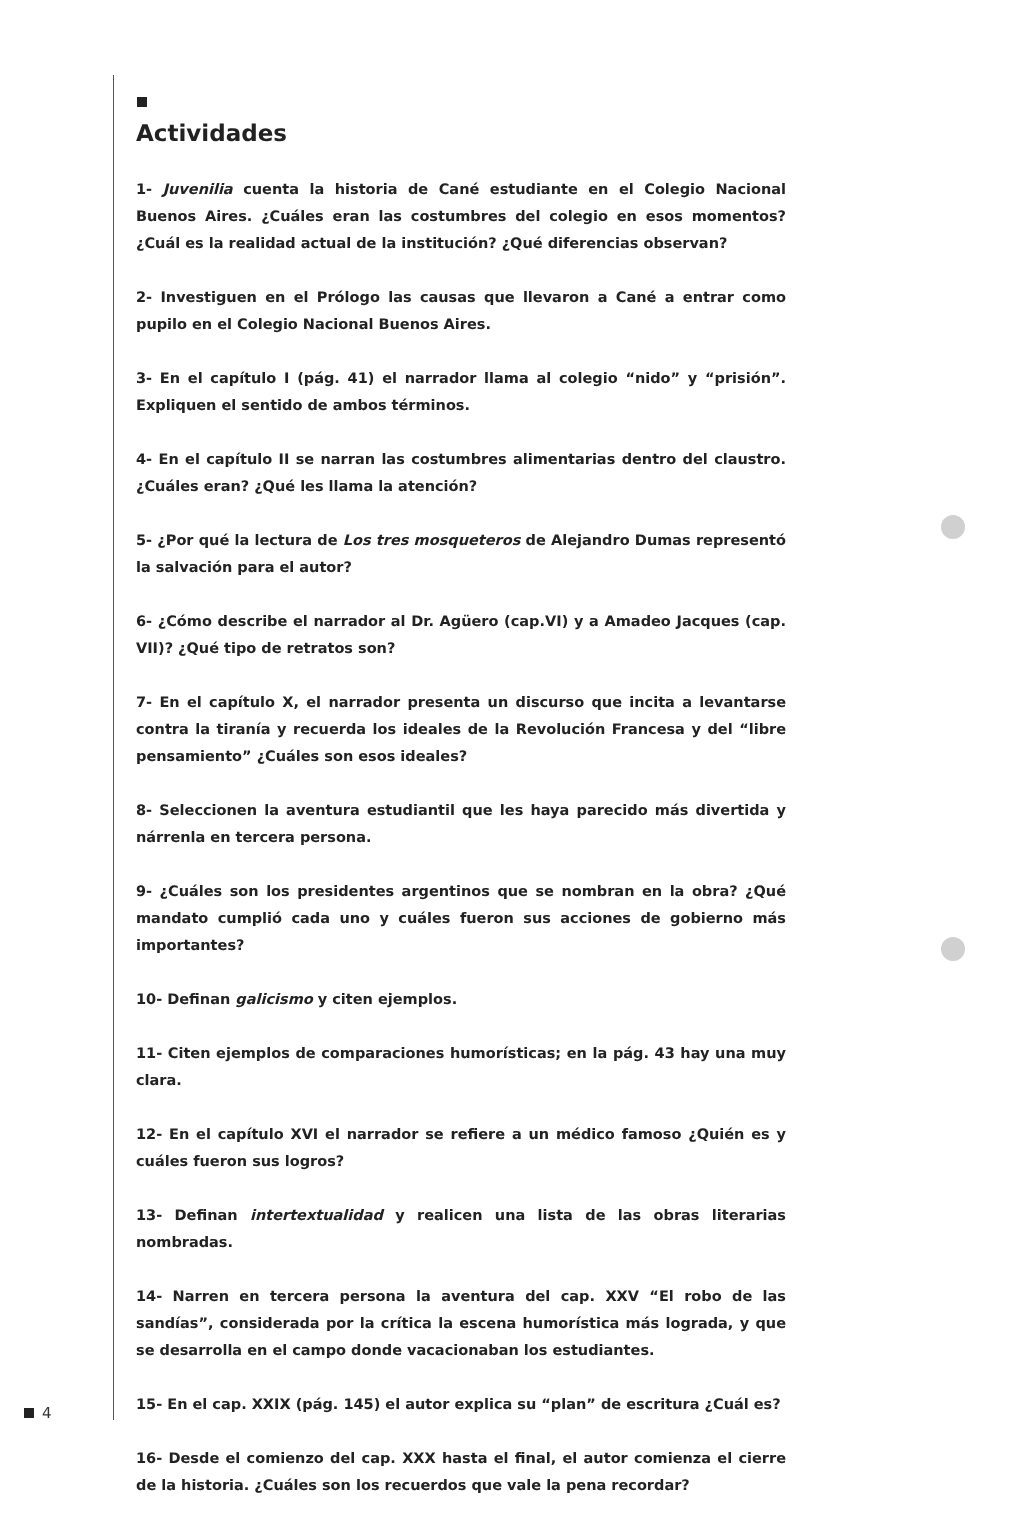Actividades
1- Juvenilia cuenta la historia de Cané estudiante en el Colegio Nacional Buenos Aires. ¿Cuáles eran las costumbres del colegio en esos momentos? ¿Cuál es la realidad actual de la institución? ¿Qué diferencias observan?
2- Investiguen en el Prólogo las causas que llevaron a Cané a entrar como pupilo en el Colegio Nacional Buenos Aires.
3- En el capítulo I (pág. 41) el narrador llama al colegio “nido” y “prisión”. Expliquen el sentido de ambos términos.
4- En el capítulo II se narran las costumbres alimentarias dentro del claustro. ¿Cuáles eran? ¿Qué les llama la atención?
5- ¿Por qué la lectura de Los tres mosqueteros de Alejandro Dumas representó la salvación para el autor?
6- ¿Cómo describe el narrador al Dr. Agüero (cap.VI) y a Amadeo Jacques (cap. VII)? ¿Qué tipo de retratos son?
7- En el capítulo X, el narrador presenta un discurso que incita a levantarse contra la tiranía y recuerda los ideales de la Revolución Francesa y del “libre pensamiento” ¿Cuáles son esos ideales?
8- Seleccionen la aventura estudiantil que les haya parecido más divertida y nárrenla en tercera persona.
9- ¿Cuáles son los presidentes argentinos que se nombran en la obra? ¿Qué mandato cumplió cada uno y cuáles fueron sus acciones de gobierno más importantes?
10- Definan galicismo y citen ejemplos.
11- Citen ejemplos de comparaciones humorísticas; en la pág. 43 hay una muy clara.
12- En el capítulo XVI el narrador se refiere a un médico famoso ¿Quién es y cuáles fueron sus logros?
13- Definan intertextualidad y realicen una lista de las obras literarias nombradas.
14- Narren en tercera persona la aventura del cap. XXV “El robo de las sandías”, considerada por la crítica la escena humorística más lograda, y que se desarrolla en el campo donde vacacionaban los estudiantes.
15- En el cap. XXIX (pág. 145) el autor explica su “plan” de escritura ¿Cuál es?
16- Desde el comienzo del cap. XXX hasta el final, el autor comienza el cierre de la historia. ¿Cuáles son los recuerdos que vale la pena recordar?
4